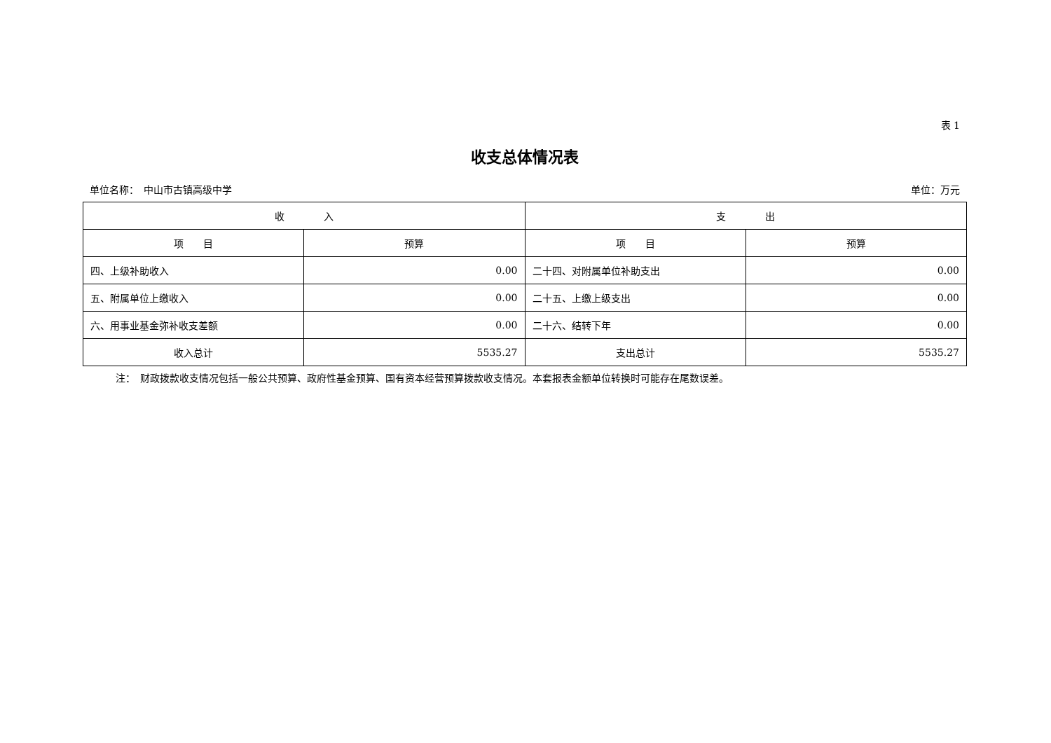表 1
收支总体情况表
单位名称：　中山市古镇高级中学 单位：万元
| 收 入 | | 支 出 | |
| --- | --- | --- | --- |
| 项 目 | 预算 | 项 目 | 预算 |
| 四、上级补助收入 | 0.00 | 二十四、对附属单位补助支出 | 0.00 |
| 五、附属单位上缴收入 | 0.00 | 二十五、上缴上级支出 | 0.00 |
| 六、用事业基金弥补收支差额 | 0.00 | 二十六、结转下年 | 0.00 |
| 收入总计 | 5535.27 | 支出总计 | 5535.27 |
注：　财政拨款收支情况包括一般公共预算、政府性基金预算、国有资本经营预算拨款收支情况。本套报表金额单位转换时可能存在尾数误差。